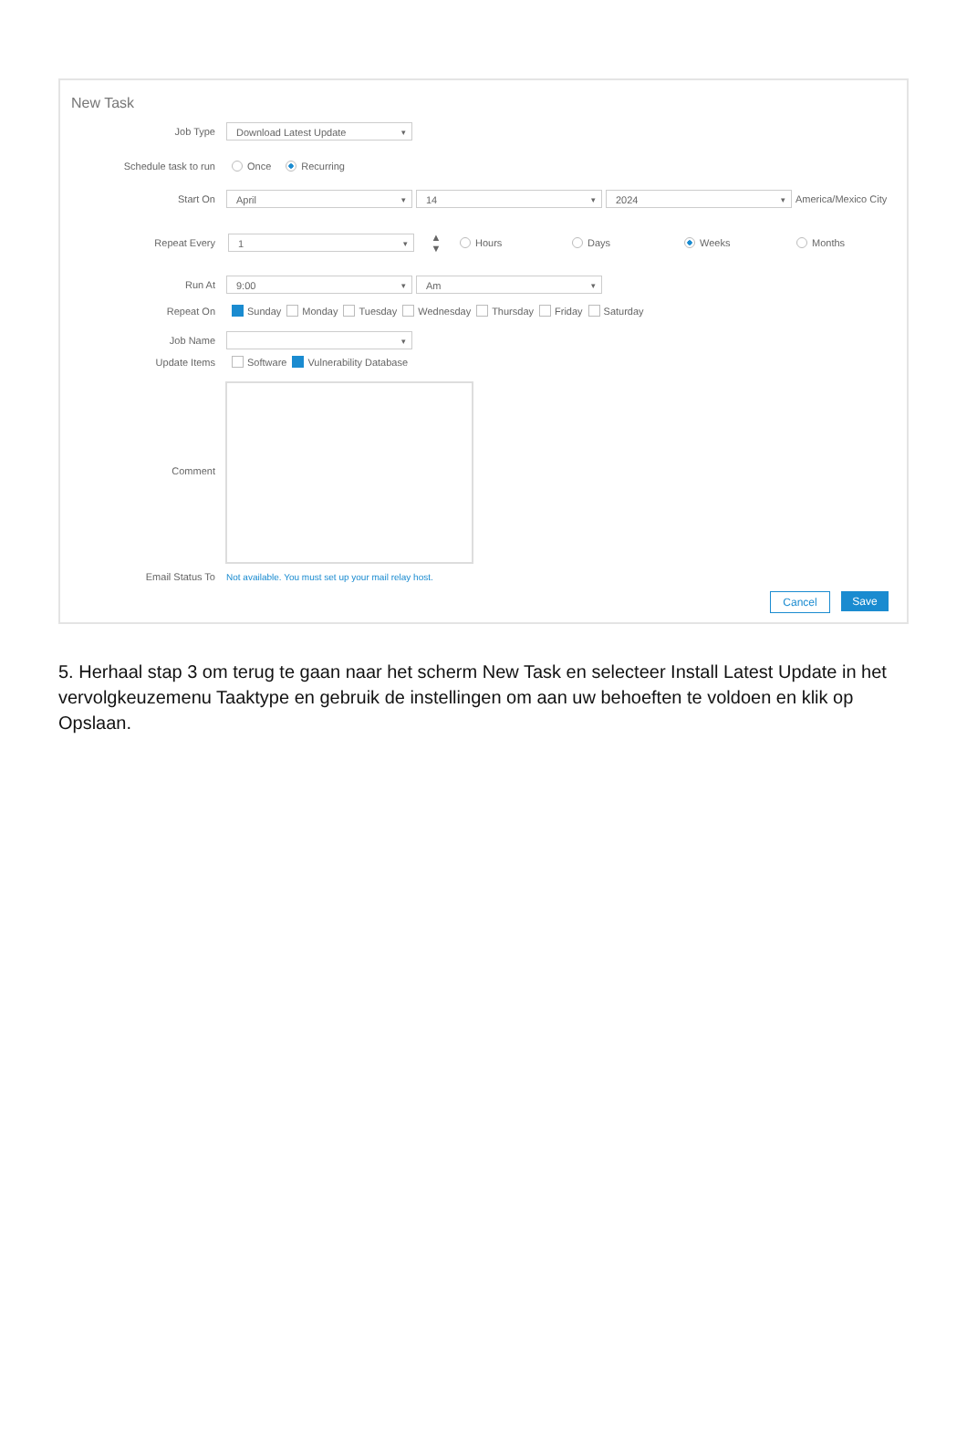New Task
Job Type Download Latest Update
Schedule task to run Once Recurring
Start On April 14 2024 America/Mexico City
Repeat Every 1 ▲
▼ Hours Days Weeks Months
Run At 9:00 Am
Repeat On Sunday Monday Tuesday Wednesday Thursday Friday Saturday
Job Name
Update Items Software Vulnerability Database
Comment
Email Status To Not available. You must set up your mail relay host.
Cancel Save
5. Herhaal stap 3 om terug te gaan naar het scherm New Task en selecteer Install Latest Update in het vervolgkeuzemenu Taaktype en gebruik de instellingen om aan uw behoeften te voldoen en klik op Opslaan.